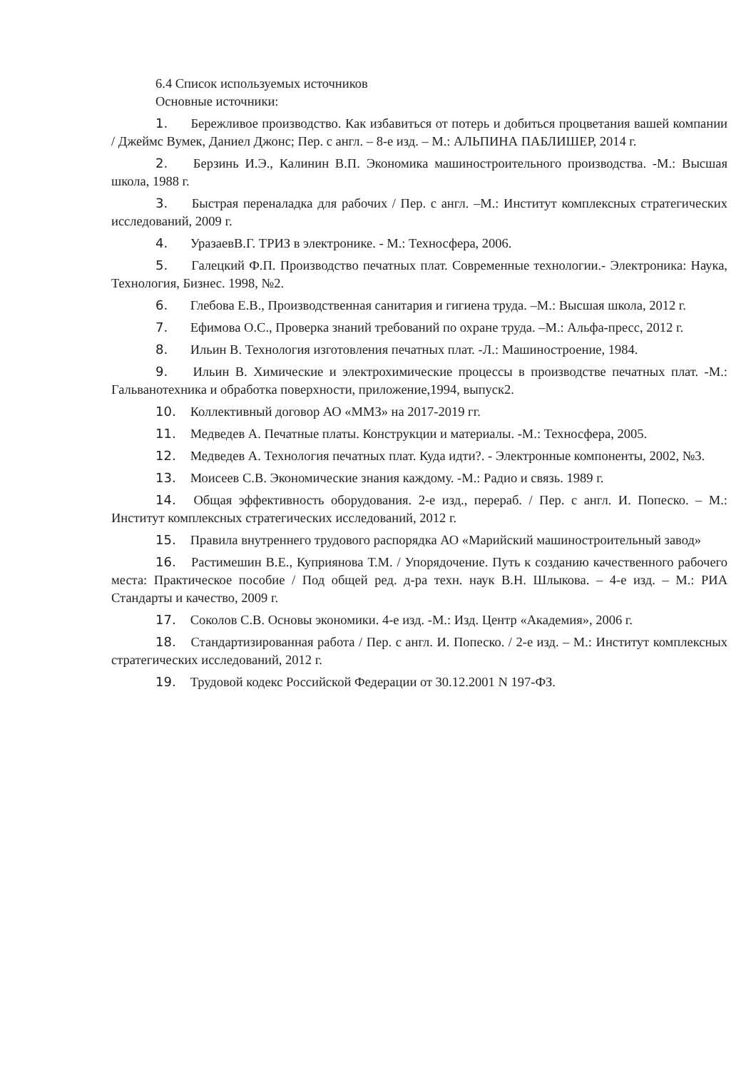6.4 Список используемых источников
Основные источники:
1. Бережливое производство. Как избавиться от потерь и добиться процветания вашей компании / Джеймс Вумек, Даниел Джонс; Пер. с англ. – 8-е изд. – М.: АЛЬПИНА ПАБЛИШЕР, 2014 г.
2. Берзинь И.Э., Калинин В.П. Экономика машиностроительного производства. -М.: Высшая школа, 1988 г.
3. Быстрая переналадка для рабочих / Пер. с англ. –М.: Институт комплексных стратегических исследований, 2009 г.
4. УразаевВ.Г. ТРИЗ в электронике. - М.: Техносфера, 2006.
5. Галецкий Ф.П. Производство печатных плат. Современные технологии.- Электроника: Наука, Технология, Бизнес. 1998, №2.
6. Глебова Е.В., Производственная санитария и гигиена труда. –М.: Высшая школа, 2012 г.
7. Ефимова О.С., Проверка знаний требований по охране труда. –М.: Альфа-пресс, 2012 г.
8. Ильин В. Технология изготовления печатных плат. -Л.: Машиностроение, 1984.
9. Ильин В. Химические и электрохимические процессы в производстве печатных плат. -М.: Гальванотехника и обработка поверхности, приложение,1994, выпуск2.
10. Коллективный договор АО «ММЗ» на 2017-2019 гг.
11. Медведев А. Печатные платы. Конструкции и материалы. -М.: Техносфера, 2005.
12. Медведев А. Технология печатных плат. Куда идти?. - Электронные компоненты, 2002, №3.
13. Моисеев С.В. Экономические знания каждому. -М.: Радио и связь. 1989 г.
14. Общая эффективность оборудования. 2-е изд., перераб. / Пер. с англ. И. Попеско. – М.: Институт комплексных стратегических исследований, 2012 г.
15. Правила внутреннего трудового распорядка АО «Марийский машиностроительный завод»
16. Растимешин В.Е., Куприянова Т.М. / Упорядочение. Путь к созданию качественного рабочего места: Практическое пособие / Под общей ред. д-ра техн. наук В.Н. Шлыкова. – 4-е изд. – М.: РИА Стандарты и качество, 2009 г.
17. Соколов С.В. Основы экономики. 4-е изд. -М.: Изд. Центр «Академия», 2006 г.
18. Стандартизированная работа / Пер. с англ. И. Попеско. / 2-е изд. – М.: Институт комплексных стратегических исследований, 2012 г.
19. Трудовой кодекс Российской Федерации от 30.12.2001 N 197-ФЗ.